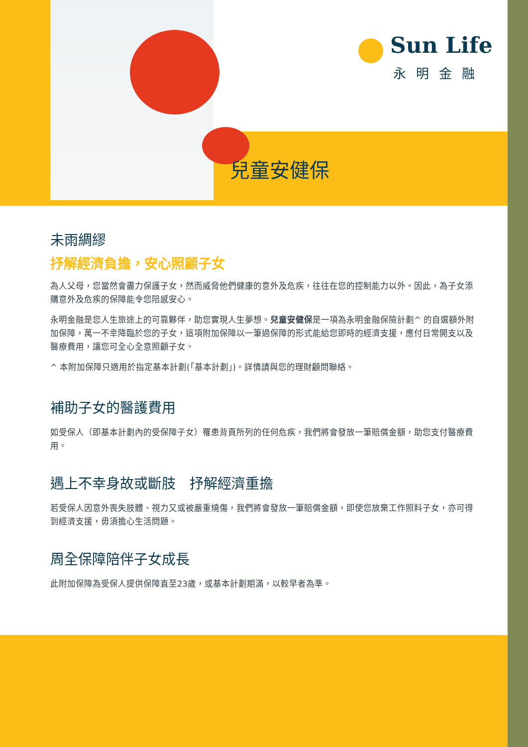Sun Life
永明金融
兒童安健保
未雨綢繆
抒解經濟負擔，安心照顧子女
為人父母，您當然會盡力保護子女，然而威脅他們健康的意外及危疾，往往在您的控制能力以外。因此，為子女添購意外及危疾的保障能令您陪感安心。
永明金融是您人生旅途上的可靠夥伴，助您實現人生夢想。兒童安健保是一項為永明金融保險計劃^ 的自選額外附加保障，萬一不幸降臨於您的子女，這項附加保障以一筆過保障的形式能給您即時的經濟支援，應付日常開支以及醫療費用，讓您可全心全意照顧子女。
^ 本附加保障只適用於指定基本計劃(「基本計劃」)。詳情請與您的理財顧問聯絡。
補助子女的醫護費用
如受保人（即基本計劃內的受保障子女）罹患背頁所列的任何危疾，我們將會發放一筆賠償金額，助您支付醫療費用。
遇上不幸身故或斷肢　抒解經濟重擔
若受保人因意外喪失肢體、視力又或被嚴重燒傷，我們將會發放一筆賠償金額，即使您放棄工作照料子女，亦可得到經濟支援，毋須擔心生活問題。
周全保障陪伴子女成長
此附加保障為受保人提供保障直至23歲，或基本計劃期滿，以較早者為準。